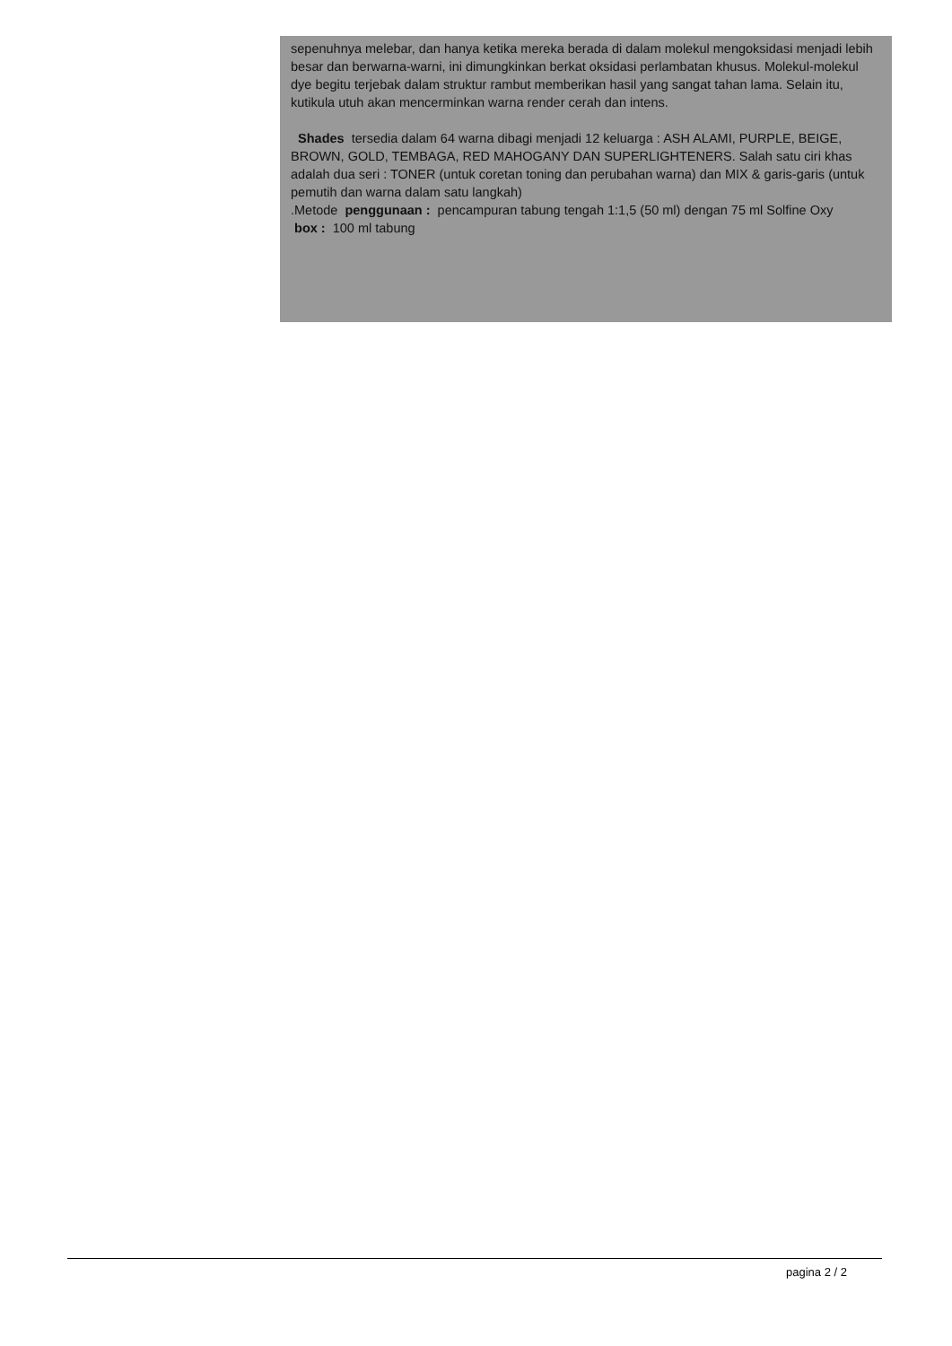sepenuhnya melebar, dan hanya ketika mereka berada di dalam molekul mengoksidasi menjadi lebih besar dan berwarna-warni, ini dimungkinkan berkat oksidasi perlambatan khusus. Molekul-molekul dye begitu terjebak dalam struktur rambut memberikan hasil yang sangat tahan lama. Selain itu, kutikula utuh akan mencerminkan warna render cerah dan intens.
Shades tersedia dalam 64 warna dibagi menjadi 12 keluarga : ASH ALAMI, PURPLE, BEIGE, BROWN, GOLD, TEMBAGA, RED MAHOGANY DAN SUPERLIGHTENERS. Salah satu ciri khas adalah dua seri : TONER (untuk coretan toning dan perubahan warna) dan MIX & garis-garis (untuk pemutih dan warna dalam satu langkah)
.Metode penggunaan : pencampuran tabung tengah 1:1,5 (50 ml) dengan 75 ml Solfine Oxy
box : 100 ml tabung
pagina 2 / 2